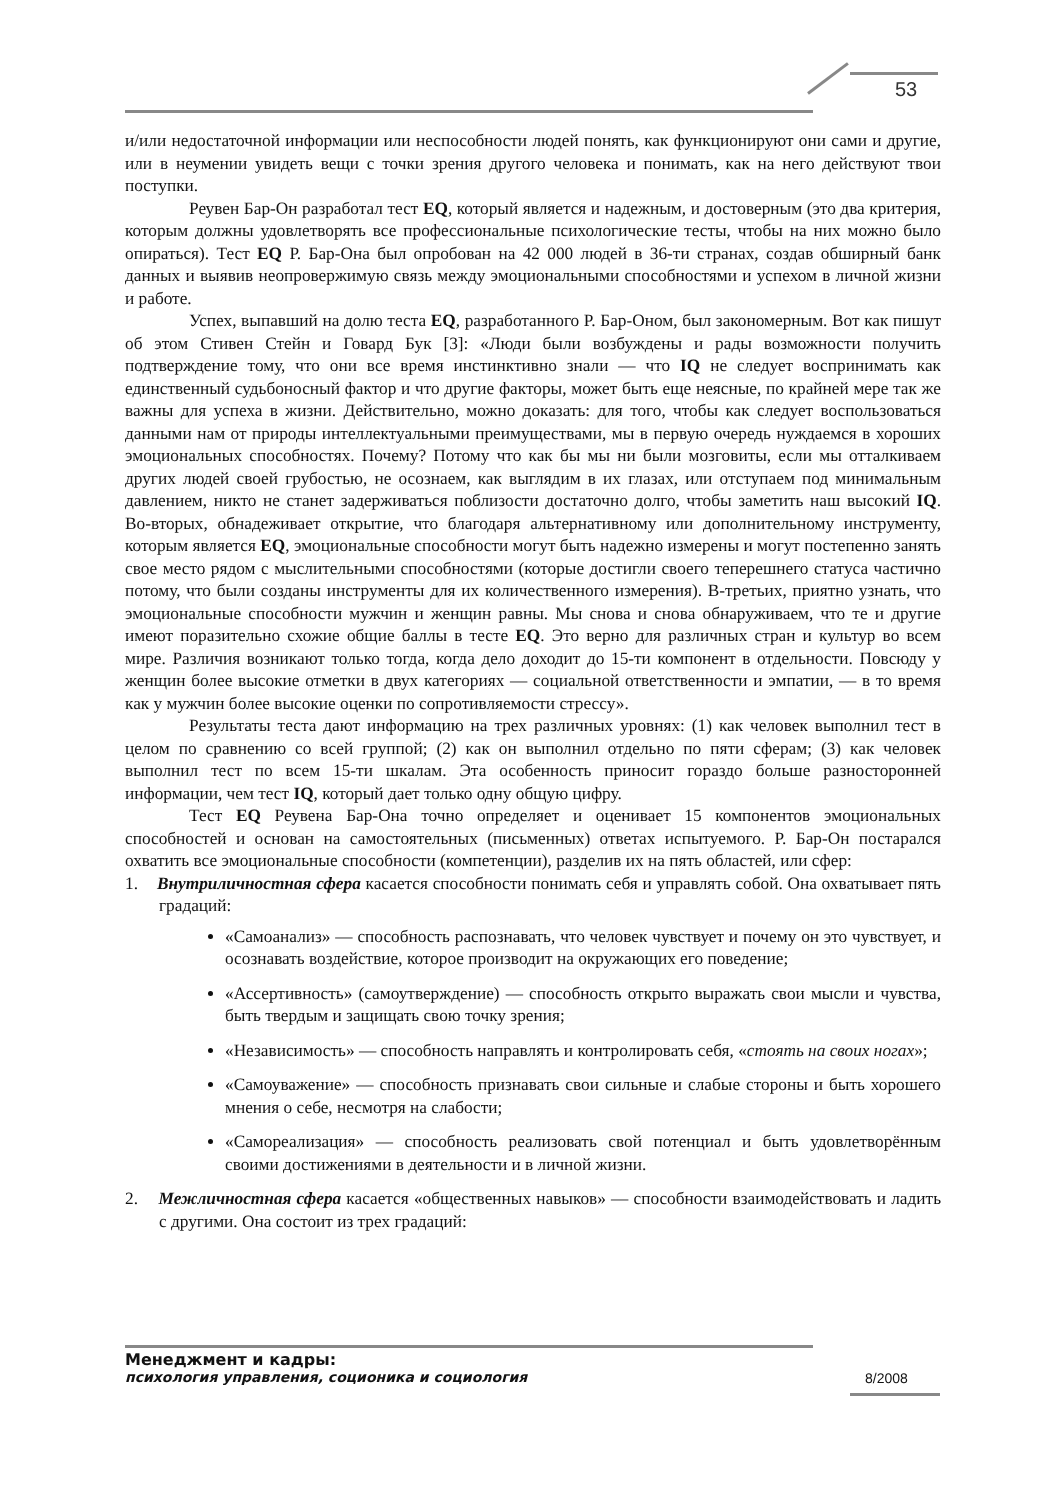53
и/или недостаточной информации или неспособности людей понять, как функционируют они сами и другие, или в неумении увидеть вещи с точки зрения другого человека и понимать, как на него действуют твои поступки.
Реувен Бар-Он разработал тест EQ, который является и надежным, и достоверным (это два критерия, которым должны удовлетворять все профессиональные психологические тесты, чтобы на них можно было опираться). Тест EQ Р. Бар-Она был опробован на 42 000 людей в 36-ти странах, создав обширный банк данных и выявив неопровержимую связь между эмоциональными способностями и успехом в личной жизни и работе.
Успех, выпавший на долю теста EQ, разработанного Р. Бар-Оном, был закономерным. Вот как пишут об этом Стивен Стейн и Говард Бук [3]: «Люди были возбуждены и рады возможности получить подтверждение тому, что они все время инстинктивно знали — что IQ не следует воспринимать как единственный судьбоносный фактор и что другие факторы, может быть еще неясные, по крайней мере так же важны для успеха в жизни. Действительно, можно доказать: для того, чтобы как следует воспользоваться данными нам от природы интеллектуальными преимуществами, мы в первую очередь нуждаемся в хороших эмоциональных способностях. Почему? Потому что как бы мы ни были мозговиты, если мы отталкиваем других людей своей грубостью, не осознаем, как выглядим в их глазах, или отступаем под минимальным давлением, никто не станет задерживаться поблизости достаточно долго, чтобы заметить наш высокий IQ. Во-вторых, обнадеживает открытие, что благодаря альтернативному или дополнительному инструменту, которым является EQ, эмоциональные способности могут быть надежно измерены и могут постепенно занять свое место рядом с мыслительными способностями (которые достигли своего теперешнего статуса частично потому, что были созданы инструменты для их количественного измерения). В-третьих, приятно узнать, что эмоциональные способности мужчин и женщин равны. Мы снова и снова обнаруживаем, что те и другие имеют поразительно схожие общие баллы в тесте EQ. Это верно для различных стран и культур во всем мире. Различия возникают только тогда, когда дело доходит до 15-ти компонент в отдельности. Повсюду у женщин более высокие отметки в двух категориях — социальной ответственности и эмпатии, — в то время как у мужчин более высокие оценки по сопротивляемости стрессу».
Результаты теста дают информацию на трех различных уровнях: (1) как человек выполнил тест в целом по сравнению со всей группой; (2) как он выполнил отдельно по пяти сферам; (3) как человек выполнил тест по всем 15-ти шкалам. Эта особенность приносит гораздо больше разносторонней информации, чем тест IQ, который дает только одну общую цифру.
Тест EQ Реувена Бар-Она точно определяет и оценивает 15 компонентов эмоциональных способностей и основан на самостоятельных (письменных) ответах испытуемого. Р. Бар-Он постарался охватить все эмоциональные способности (компетенции), разделив их на пять областей, или сфер:
1. Внутриличностная сфера касается способности понимать себя и управлять собой. Она охватывает пять градаций:
«Самоанализ» — способность распознавать, что человек чувствует и почему он это чувствует, и осознавать воздействие, которое производит на окружающих его поведение;
«Ассертивность» (самоутверждение) — способность открыто выражать свои мысли и чувства, быть твердым и защищать свою точку зрения;
«Независимость» — способность направлять и контролировать себя, «стоять на своих ногах»;
«Самоуважение» — способность признавать свои сильные и слабые стороны и быть хорошего мнения о себе, несмотря на слабости;
«Самореализация» — способность реализовать свой потенциал и быть удовлетворённым своими достижениями в деятельности и в личной жизни.
2. Межличностная сфера касается «общественных навыков» — способности взаимодействовать и ладить с другими. Она состоит из трех градаций:
Менеджмент и кадры:
психология управления, соционика и социология
8/2008